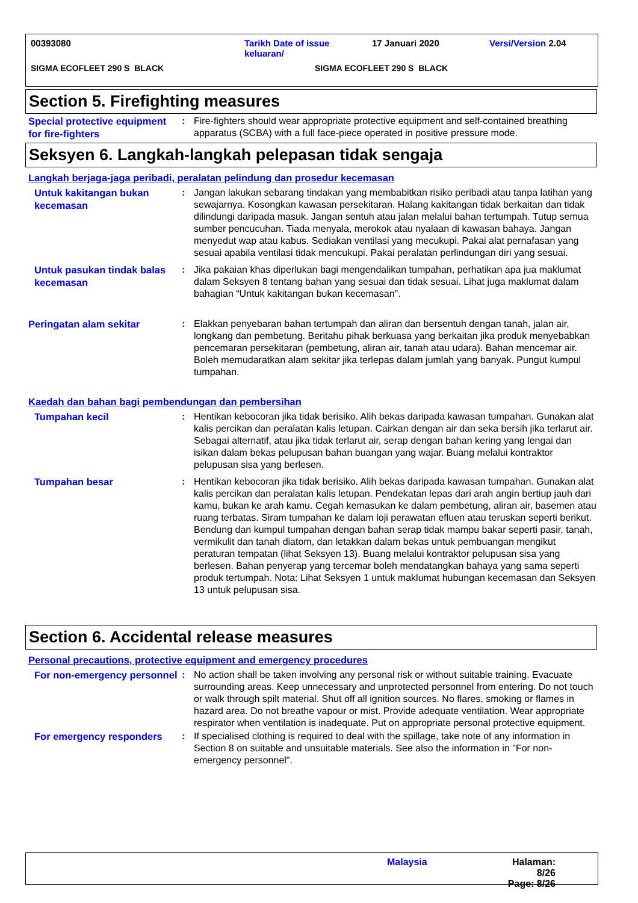00393080 Tarikh Date of issue
keluaran/
17 Januari 2020 Versi/Version 2.04
SIGMA ECOFLEET 290 S BLACK SIGMA ECOFLEET 290 S BLACK
Section 5. Firefighting measures
Special protective equipment for fire-fighters
: Fire-fighters should wear appropriate protective equipment and self-contained breathing apparatus (SCBA) with a full face-piece operated in positive pressure mode.
Seksyen 6. Langkah-langkah pelepasan tidak sengaja
Langkah berjaga-jaga peribadi, peralatan pelindung dan prosedur kecemasan
Untuk kakitangan bukan kecemasan
: Jangan lakukan sebarang tindakan yang membabitkan risiko peribadi atau tanpa latihan yang sewajarnya. Kosongkan kawasan persekitaran. Halang kakitangan tidak berkaitan dan tidak dilindungi daripada masuk. Jangan sentuh atau jalan melalui bahan tertumpah. Tutup semua sumber pencucuhan. Tiada menyala, merokok atau nyalaan di kawasan bahaya. Jangan menyedut wap atau kabus. Sediakan ventilasi yang mecukupi. Pakai alat pernafasan yang sesuai apabila ventilasi tidak mencukupi. Pakai peralatan perlindungan diri yang sesuai.
Untuk pasukan tindak balas kecemasan
: Jika pakaian khas diperlukan bagi mengendalikan tumpahan, perhatikan apa jua maklumat dalam Seksyen 8 tentang bahan yang sesuai dan tidak sesuai. Lihat juga maklumat dalam bahagian “Untuk kakitangan bukan kecemasan".
Peringatan alam sekitar
: Elakkan penyebaran bahan tertumpah dan aliran dan bersentuh dengan tanah, jalan air, longkang dan pembetung. Beritahu pihak berkuasa yang berkaitan jika produk menyebabkan pencemaran persekitaran (pembetung, aliran air, tanah atau udara). Bahan mencemar air. Boleh memudaratkan alam sekitar jika terlepas dalam jumlah yang banyak. Pungut kumpul tumpahan.
Kaedah dan bahan bagi pembendungan dan pembersihan
Tumpahan kecil
: Hentikan kebocoran jika tidak berisiko. Alih bekas daripada kawasan tumpahan. Gunakan alat kalis percikan dan peralatan kalis letupan. Cairkan dengan air dan seka bersih jika terlarut air. Sebagai alternatif, atau jika tidak terlarut air, serap dengan bahan kering yang lengai dan isikan dalam bekas pelupusan bahan buangan yang wajar. Buang melalui kontraktor pelupusan sisa yang berlesen.
Tumpahan besar
: Hentikan kebocoran jika tidak berisiko. Alih bekas daripada kawasan tumpahan. Gunakan alat kalis percikan dan peralatan kalis letupan. Pendekatan lepas dari arah angin bertiup jauh dari kamu, bukan ke arah kamu. Cegah kemasukan ke dalam pembetung, aliran air, basemen atau ruang terbatas. Siram tumpahan ke dalam loji perawatan efluen atau teruskan seperti berikut. Bendung dan kumpul tumpahan dengan bahan serap tidak mampu bakar seperti pasir, tanah, vermikulit dan tanah diatom, dan letakkan dalam bekas untuk pembuangan mengikut peraturan tempatan (lihat Seksyen 13). Buang melalui kontraktor pelupusan sisa yang berlesen. Bahan penyerap yang tercemar boleh mendatangkan bahaya yang sama seperti produk tertumpah. Nota: Lihat Seksyen 1 untuk maklumat hubungan kecemasan dan Seksyen 13 untuk pelupusan sisa.
Section 6. Accidental release measures
Personal precautions, protective equipment and emergency procedures
For non-emergency personnel
: No action shall be taken involving any personal risk or without suitable training. Evacuate surrounding areas. Keep unnecessary and unprotected personnel from entering. Do not touch or walk through spilt material. Shut off all ignition sources. No flares, smoking or flames in hazard area. Do not breathe vapour or mist. Provide adequate ventilation. Wear appropriate respirator when ventilation is inadequate. Put on appropriate personal protective equipment.
For emergency responders
: If specialised clothing is required to deal with the spillage, take note of any information in Section 8 on suitable and unsuitable materials. See also the information in "For non-emergency personnel".
Malaysia Halaman: 8/26
Page: 8/26